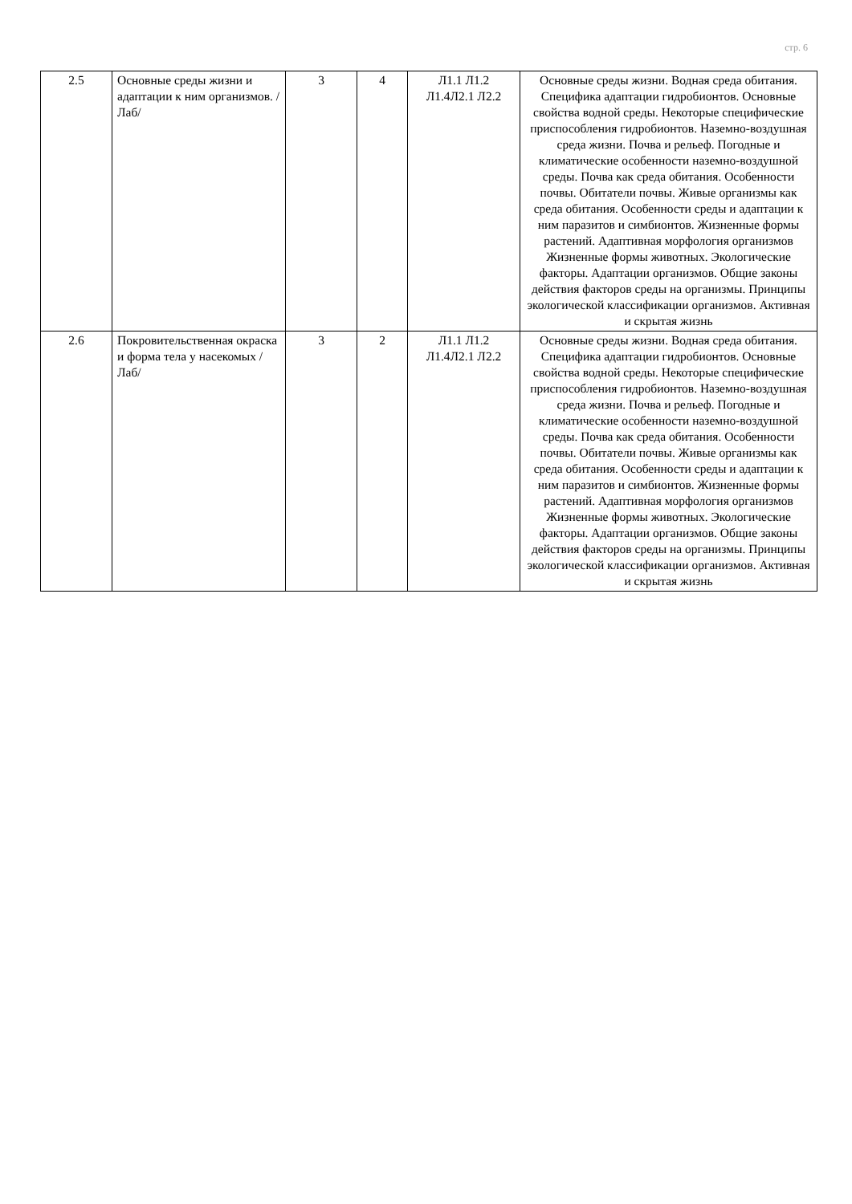стр. 6
| 2.5 | Основные среды жизни и адаптации к ним организмов. /Лаб/ | 3 | 4 | Л1.1 Л1.2 Л1.4Л2.1 Л2.2 | Основные среды жизни. Водная среда обитания. Специфика адаптации гидробионтов. Основные свойства водной среды. Некоторые специфические приспособления гидробионтов. Наземно-воздушная среда жизни. Почва и рельеф. Погодные и климатические особенности наземно-воздушной среды. Почва как среда обитания. Особенности почвы. Обитатели почвы. Живые организмы как среда обитания. Особенности среды и адаптации к ним паразитов и симбионтов. Жизненные формы растений. Адаптивная морфология организмов Жизненные формы животных. Экологические факторы. Адаптации организмов. Общие законы действия факторов среды на организмы. Принципы экологической классификации организмов. Активная и скрытая жизнь |
| 2.6 | Покровительственная окраска и форма тела у насекомых /Лаб/ | 3 | 2 | Л1.1 Л1.2 Л1.4Л2.1 Л2.2 | Основные среды жизни. Водная среда обитания. Специфика адаптации гидробионтов. Основные свойства водной среды. Некоторые специфические приспособления гидробионтов. Наземно-воздушная среда жизни. Почва и рельеф. Погодные и климатические особенности наземно-воздушной среды. Почва как среда обитания. Особенности почвы. Обитатели почвы. Живые организмы как среда обитания. Особенности среды и адаптации к ним паразитов и симбионтов. Жизненные формы растений. Адаптивная морфология организмов Жизненные формы животных. Экологические факторы. Адаптации организмов. Общие законы действия факторов среды на организмы. Принципы экологической классификации организмов. Активная и скрытая жизнь |